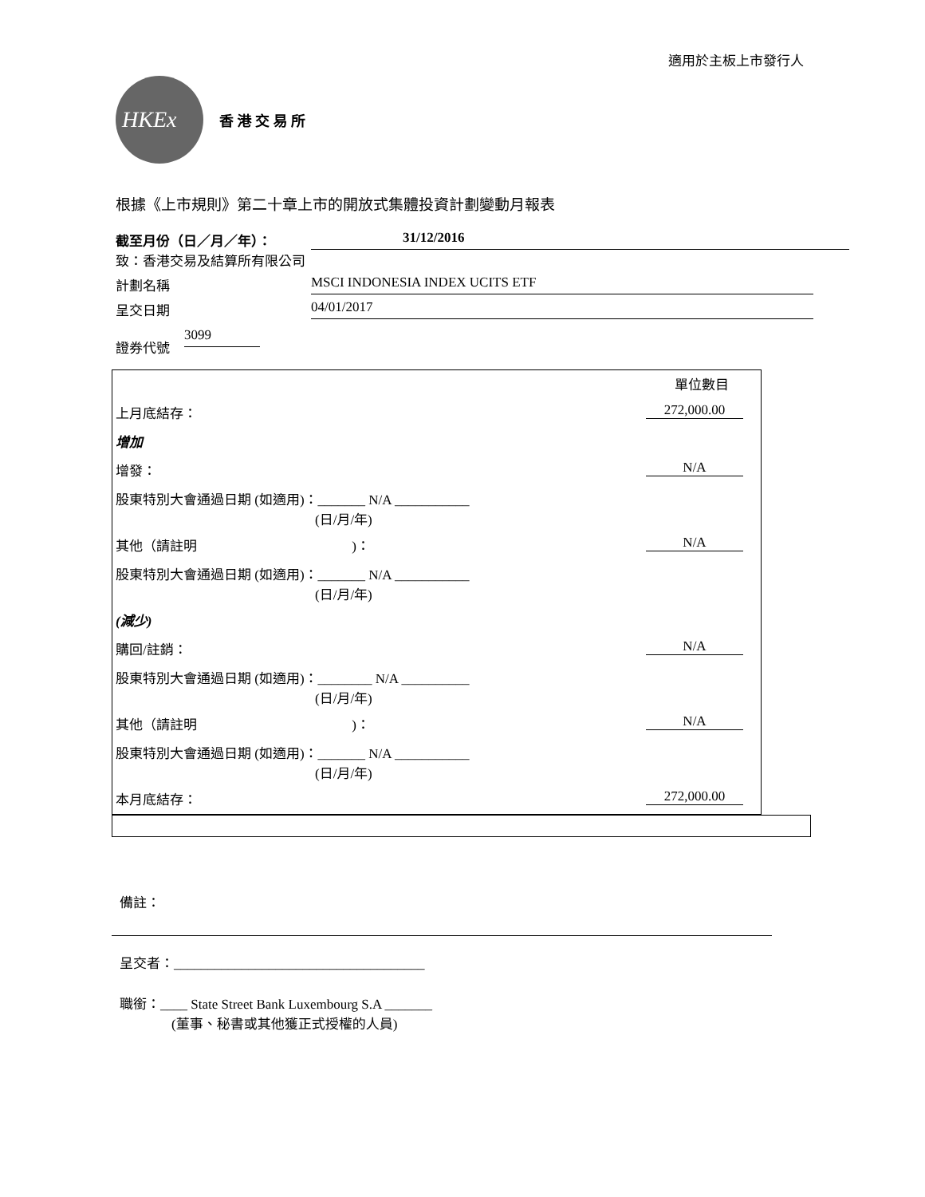適用於主板上市發行人
HKEx
香 港 交 易 所
根據《上市規則》第二十章上市的開放式集體投資計劃變動月報表
截至月份（日／月／年）： 31/12/2016
致：香港交易及結算所有限公司
計劃名稱 MSCI INDONESIA INDEX UCITS ETF
呈交日期 04/01/2017
證券代號 3099
| | 單位數目 |
| 上月底結存： | 272,000.00 |
| 增加 | |
| 增發： | N/A |
| 股東特別大會通過日期 (如適用)：_______ N/A ___________ (日/月/年) | |
| 其他（請註明 )： | N/A |
| 股東特別大會通過日期 (如適用)：_______ N/A ___________ (日/月/年) | |
| (減少) | |
| 購回/註銷： | N/A |
| 股東特別大會通過日期 (如適用)：________ N/A __________ (日/月/年) | |
| 其他（請註明 )： | N/A |
| 股東特別大會通過日期 (如適用)：_______ N/A ___________ (日/月/年) | |
| 本月底結存： | 272,000.00 |
備註：
呈交者：_____________________________________
職銜：____ State Street Bank Luxembourg S.A _______
(董事、秘書或其他獲正式授權的人員)